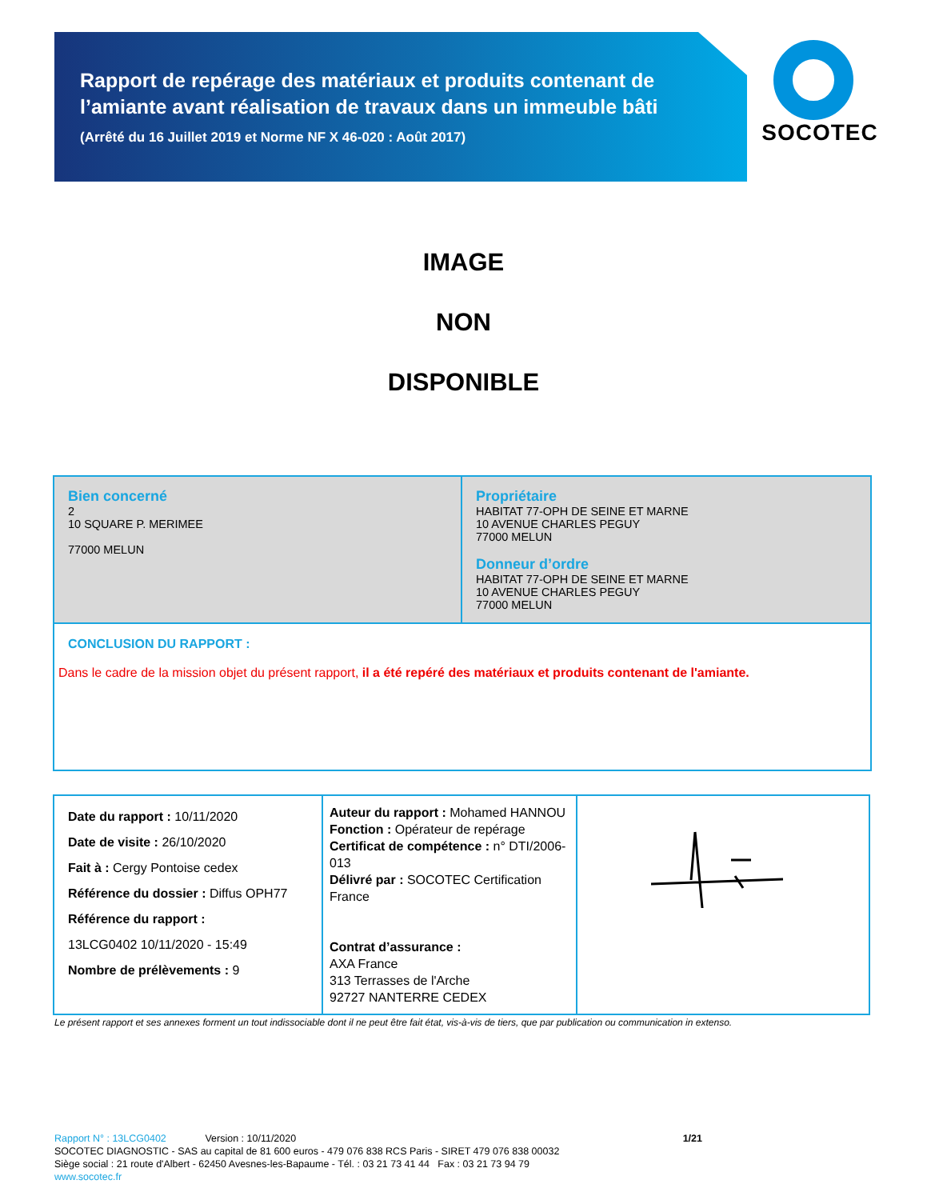Rapport de repérage des matériaux et produits contenant de l’amiante avant réalisation de travaux dans un immeuble bâti
(Arrêté du 16 Juillet 2019 et Norme NF X 46-020 : Août 2017)
SOCOTEC
IMAGE
NON
DISPONIBLE
| Bien concerné 2 10 SQUARE P. MERIMEE 77000 MELUN | Propriétaire HABITAT 77-OPH DE SEINE ET MARNE 10 AVENUE CHARLES PEGUY 77000 MELUN Donneur d’ordre HABITAT 77-OPH DE SEINE ET MARNE 10 AVENUE CHARLES PEGUY 77000 MELUN |
| CONCLUSION DU RAPPORT : Dans le cadre de la mission objet du présent rapport, il a été repéré des matériaux et produits contenant de l'amiante. | |
| Date du rapport : 10/11/2020 Date de visite : 26/10/2020 Fait à : Cergy Pontoise cedex Référence du dossier : Diffus OPH77 Référence du rapport : 13LCG0402 10/11/2020 - 15:49 Nombre de prélèvements : 9 | Auteur du rapport : Mohamed HANNOU Fonction : Opérateur de repérage Certificat de compétence : n° DTI/2006-013 Délivré par : SOCOTEC Certification France Contrat d’assurance : AXA France 313 Terrasses de l'Arche 92727 NANTERRE CEDEX | |
Le présent rapport et ses annexes forment un tout indissociable dont il ne peut être fait état, vis-à-vis de tiers, que par publication ou communication in extenso.
Rapport N° : 13LCG0402 Version : 10/11/2020 1/21
SOCOTEC DIAGNOSTIC - SAS au capital de 81 600 euros - 479 076 838 RCS Paris - SIRET 479 076 838 00032
Siège social : 21 route d'Albert - 62450 Avesnes-les-Bapaume - Tél. : 03 21 73 41 44 Fax : 03 21 73 94 79
www.socotec.fr